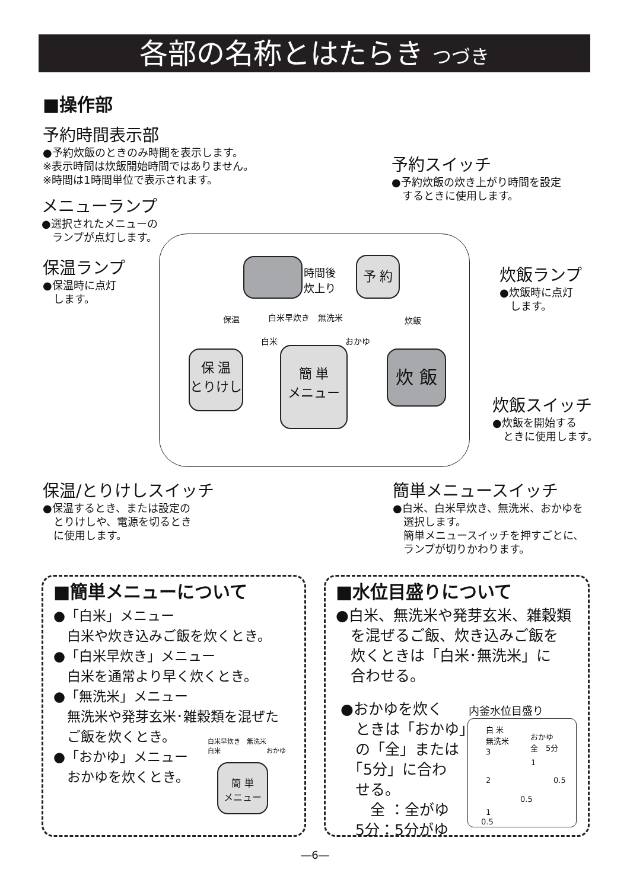各部の名称とはたらき つづき
■操作部
予約時間表示部
●予約炊飯のときのみ時間を表示します。
※表示時間は炊飯開始時間ではありません。
※時間は1時間単位で表示されます。
予約スイッチ
●予約炊飯の炊き上がり時間を設定
　するときに使用します。
メニューランプ
●選択されたメニューの
　ランプが点灯します。
保温ランプ
●保温時に点灯
　します。
炊飯ランプ
●炊飯時に点灯
　します。
炊飯スイッチ
●炊飯を開始する
　ときに使用します。
時間後
炊上り
予 約
保温 白米早炊き　無洗米
白米 おかゆ
炊飯
保 温
とりけし
簡 単
メニュー
炊 飯
保温/とりけしスイッチ
●保温するとき、または設定の
　とりけしや、電源を切るとき
　に使用します。
簡単メニュースイッチ
●白米、白米早炊き、無洗米、おかゆを
　選択します。
　簡単メニュースイッチを押すごとに、
　ランプが切りかわります。
■簡単メニューについて
●「白米」メニュー
　白米や炊き込みご飯を炊くとき。
●「白米早炊き」メニュー
　白米を通常より早く炊くとき。
●「無洗米」メニュー
　無洗米や発芽玄米･雑穀類を混ぜた
　ご飯を炊くとき。
●「おかゆ」メニュー
　おかゆを炊くとき。
白米早炊き　無洗米
白米　　　　　　　おかゆ
簡 単
メニュー
■水位目盛りについて
●白米、無洗米や発芽玄米、雑穀類
　を混ぜるご飯、炊き込みご飯を
　炊くときは「白米･無洗米」に
　合わせる。
●おかゆを炊く
　ときは「おかゆ」
　の「全」または
　「5分」に合わ
　せる。
　　全 ：全がゆ
　5分：5分がゆ
内釜水位目盛り
白 米
無洗米
おかゆ
全　5分
3
1
2 0.5
0.5
1
0.5
―6―